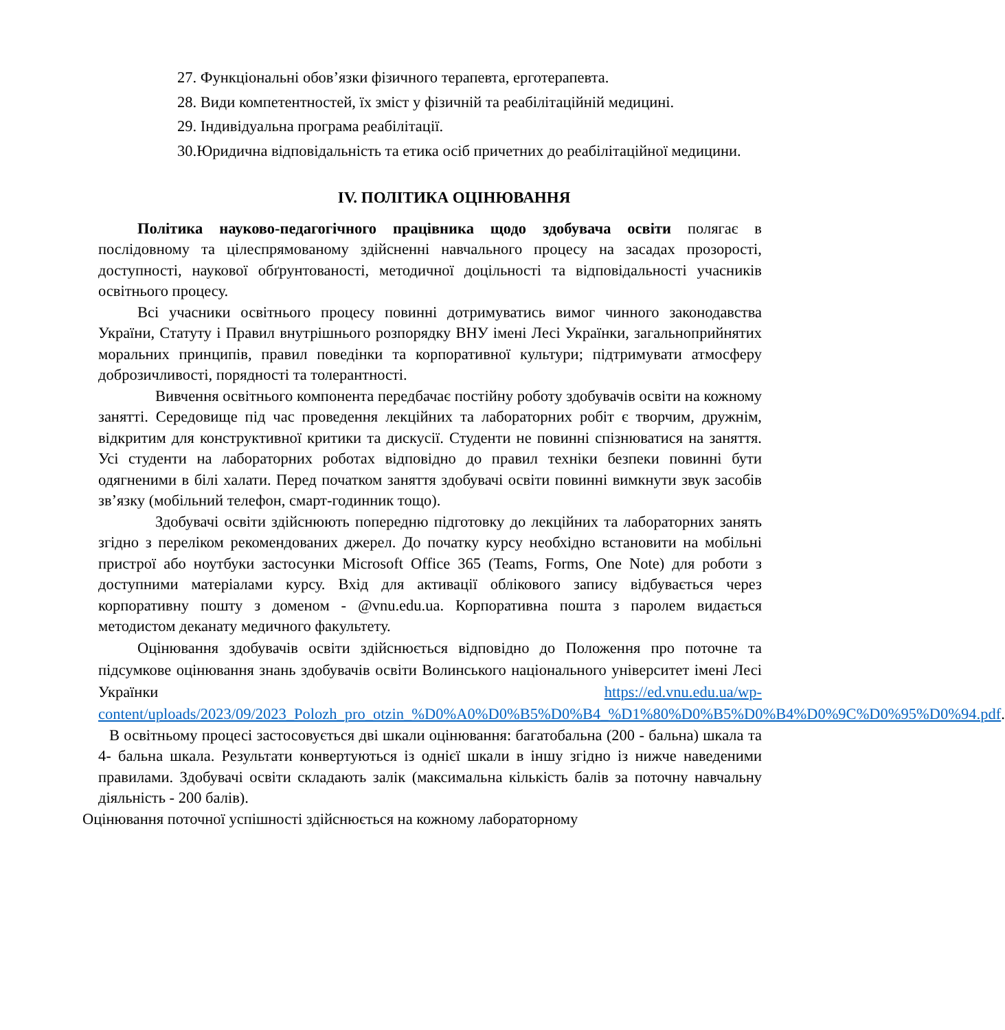27. Функціональні обов’язки фізичного терапевта, ерготерапевта.
28. Види компетентностей, їх зміст у фізичній та реабілітаційній медицині.
29. Індивідуальна програма реабілітації.
30.Юридична відповідальність та етика осіб причетних до реабілітаційної медицини.
IV. ПОЛІТИКА ОЦІНЮВАННЯ
Політика науково-педагогічного працівника щодо здобувача освіти полягає в послідовному та цілеспрямованому здійсненні навчального процесу на засадах прозорості, доступності, наукової обґрунтованості, методичної доцільності та відповідальності учасників освітнього процесу.
Всі учасники освітнього процесу повинні дотримуватись вимог чинного законодавства України, Статуту і Правил внутрішнього розпорядку ВНУ імені Лесі Українки, загальноприйнятих моральних принципів, правил поведінки та корпоративної культури; підтримувати атмосферу доброзичливості, порядності та толерантності.
Вивчення освітнього компонента передбачає постійну роботу здобувачів освіти на кожному занятті. Середовище під час проведення лекційних та лабораторних робіт є творчим, дружнім, відкритим для конструктивної критики та дискусії. Студенти не повинні спізнюватися на заняття. Усі студенти на лабораторних роботах відповідно до правил техніки безпеки повинні бути одягненими в білі халати. Перед початком заняття здобувачі освіти повинні вимкнути звук засобів зв’язку (мобільний телефон, смарт-годинник тощо).
Здобувачі освіти здійснюють попередню підготовку до лекційних та лабораторних занять згідно з переліком рекомендованих джерел. До початку курсу необхідно встановити на мобільні пристрої або ноутбуки застосунки Microsoft Office 365 (Teams, Forms, One Note) для роботи з доступними матеріалами курсу. Вхід для активації облікового запису відбувається через корпоративну пошту з доменом - @vnu.edu.ua. Корпоративна пошта з паролем видається методистом деканату медичного факультету.
Оцінювання здобувачів освіти здійснюється відповідно до Положення про поточне та підсумкове оцінювання знань здобувачів освіти Волинського національного університет імені Лесі Українки https://ed.vnu.edu.ua/wp-content/uploads/2023/09/2023_Polozh_pro_otzin_%D0%A0%D0%B5%D0%B4_%D1%80%D0%B5%D0%B4%D0%9C%D0%95%D0%94.pdf.
В освітньому процесі застосовується дві шкали оцінювання: багатобальна (200 - бальна) шкала та 4- бальна шкала. Результати конвертуються із однієї шкали в іншу згідно із нижче наведеними правилами. Здобувачі освіти складають залік (максимальна кількість балів за поточну навчальну діяльність - 200 балів).
Оцінювання поточної успішності здійснюється на кожному лабораторному